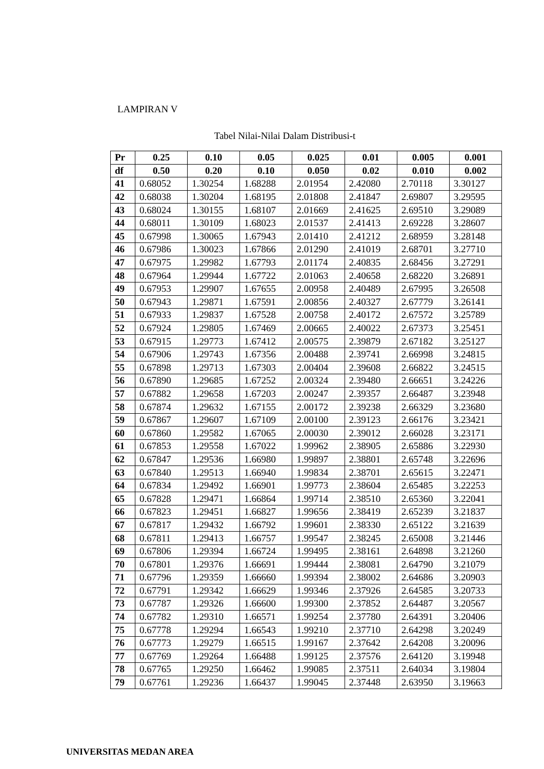LAMPIRAN V
Tabel Nilai-Nilai Dalam Distribusi-t
| Pr | 0.25 | 0.10 | 0.05 | 0.025 | 0.01 | 0.005 | 0.001 |
| --- | --- | --- | --- | --- | --- | --- | --- |
| df | 0.50 | 0.20 | 0.10 | 0.050 | 0.02 | 0.010 | 0.002 |
| 41 | 0.68052 | 1.30254 | 1.68288 | 2.01954 | 2.42080 | 2.70118 | 3.30127 |
| 42 | 0.68038 | 1.30204 | 1.68195 | 2.01808 | 2.41847 | 2.69807 | 3.29595 |
| 43 | 0.68024 | 1.30155 | 1.68107 | 2.01669 | 2.41625 | 2.69510 | 3.29089 |
| 44 | 0.68011 | 1.30109 | 1.68023 | 2.01537 | 2.41413 | 2.69228 | 3.28607 |
| 45 | 0.67998 | 1.30065 | 1.67943 | 2.01410 | 2.41212 | 2.68959 | 3.28148 |
| 46 | 0.67986 | 1.30023 | 1.67866 | 2.01290 | 2.41019 | 2.68701 | 3.27710 |
| 47 | 0.67975 | 1.29982 | 1.67793 | 2.01174 | 2.40835 | 2.68456 | 3.27291 |
| 48 | 0.67964 | 1.29944 | 1.67722 | 2.01063 | 2.40658 | 2.68220 | 3.26891 |
| 49 | 0.67953 | 1.29907 | 1.67655 | 2.00958 | 2.40489 | 2.67995 | 3.26508 |
| 50 | 0.67943 | 1.29871 | 1.67591 | 2.00856 | 2.40327 | 2.67779 | 3.26141 |
| 51 | 0.67933 | 1.29837 | 1.67528 | 2.00758 | 2.40172 | 2.67572 | 3.25789 |
| 52 | 0.67924 | 1.29805 | 1.67469 | 2.00665 | 2.40022 | 2.67373 | 3.25451 |
| 53 | 0.67915 | 1.29773 | 1.67412 | 2.00575 | 2.39879 | 2.67182 | 3.25127 |
| 54 | 0.67906 | 1.29743 | 1.67356 | 2.00488 | 2.39741 | 2.66998 | 3.24815 |
| 55 | 0.67898 | 1.29713 | 1.67303 | 2.00404 | 2.39608 | 2.66822 | 3.24515 |
| 56 | 0.67890 | 1.29685 | 1.67252 | 2.00324 | 2.39480 | 2.66651 | 3.24226 |
| 57 | 0.67882 | 1.29658 | 1.67203 | 2.00247 | 2.39357 | 2.66487 | 3.23948 |
| 58 | 0.67874 | 1.29632 | 1.67155 | 2.00172 | 2.39238 | 2.66329 | 3.23680 |
| 59 | 0.67867 | 1.29607 | 1.67109 | 2.00100 | 2.39123 | 2.66176 | 3.23421 |
| 60 | 0.67860 | 1.29582 | 1.67065 | 2.00030 | 2.39012 | 2.66028 | 3.23171 |
| 61 | 0.67853 | 1.29558 | 1.67022 | 1.99962 | 2.38905 | 2.65886 | 3.22930 |
| 62 | 0.67847 | 1.29536 | 1.66980 | 1.99897 | 2.38801 | 2.65748 | 3.22696 |
| 63 | 0.67840 | 1.29513 | 1.66940 | 1.99834 | 2.38701 | 2.65615 | 3.22471 |
| 64 | 0.67834 | 1.29492 | 1.66901 | 1.99773 | 2.38604 | 2.65485 | 3.22253 |
| 65 | 0.67828 | 1.29471 | 1.66864 | 1.99714 | 2.38510 | 2.65360 | 3.22041 |
| 66 | 0.67823 | 1.29451 | 1.66827 | 1.99656 | 2.38419 | 2.65239 | 3.21837 |
| 67 | 0.67817 | 1.29432 | 1.66792 | 1.99601 | 2.38330 | 2.65122 | 3.21639 |
| 68 | 0.67811 | 1.29413 | 1.66757 | 1.99547 | 2.38245 | 2.65008 | 3.21446 |
| 69 | 0.67806 | 1.29394 | 1.66724 | 1.99495 | 2.38161 | 2.64898 | 3.21260 |
| 70 | 0.67801 | 1.29376 | 1.66691 | 1.99444 | 2.38081 | 2.64790 | 3.21079 |
| 71 | 0.67796 | 1.29359 | 1.66660 | 1.99394 | 2.38002 | 2.64686 | 3.20903 |
| 72 | 0.67791 | 1.29342 | 1.66629 | 1.99346 | 2.37926 | 2.64585 | 3.20733 |
| 73 | 0.67787 | 1.29326 | 1.66600 | 1.99300 | 2.37852 | 2.64487 | 3.20567 |
| 74 | 0.67782 | 1.29310 | 1.66571 | 1.99254 | 2.37780 | 2.64391 | 3.20406 |
| 75 | 0.67778 | 1.29294 | 1.66543 | 1.99210 | 2.37710 | 2.64298 | 3.20249 |
| 76 | 0.67773 | 1.29279 | 1.66515 | 1.99167 | 2.37642 | 2.64208 | 3.20096 |
| 77 | 0.67769 | 1.29264 | 1.66488 | 1.99125 | 2.37576 | 2.64120 | 3.19948 |
| 78 | 0.67765 | 1.29250 | 1.66462 | 1.99085 | 2.37511 | 2.64034 | 3.19804 |
| 79 | 0.67761 | 1.29236 | 1.66437 | 1.99045 | 2.37448 | 2.63950 | 3.19663 |
UNIVERSITAS MEDAN AREA